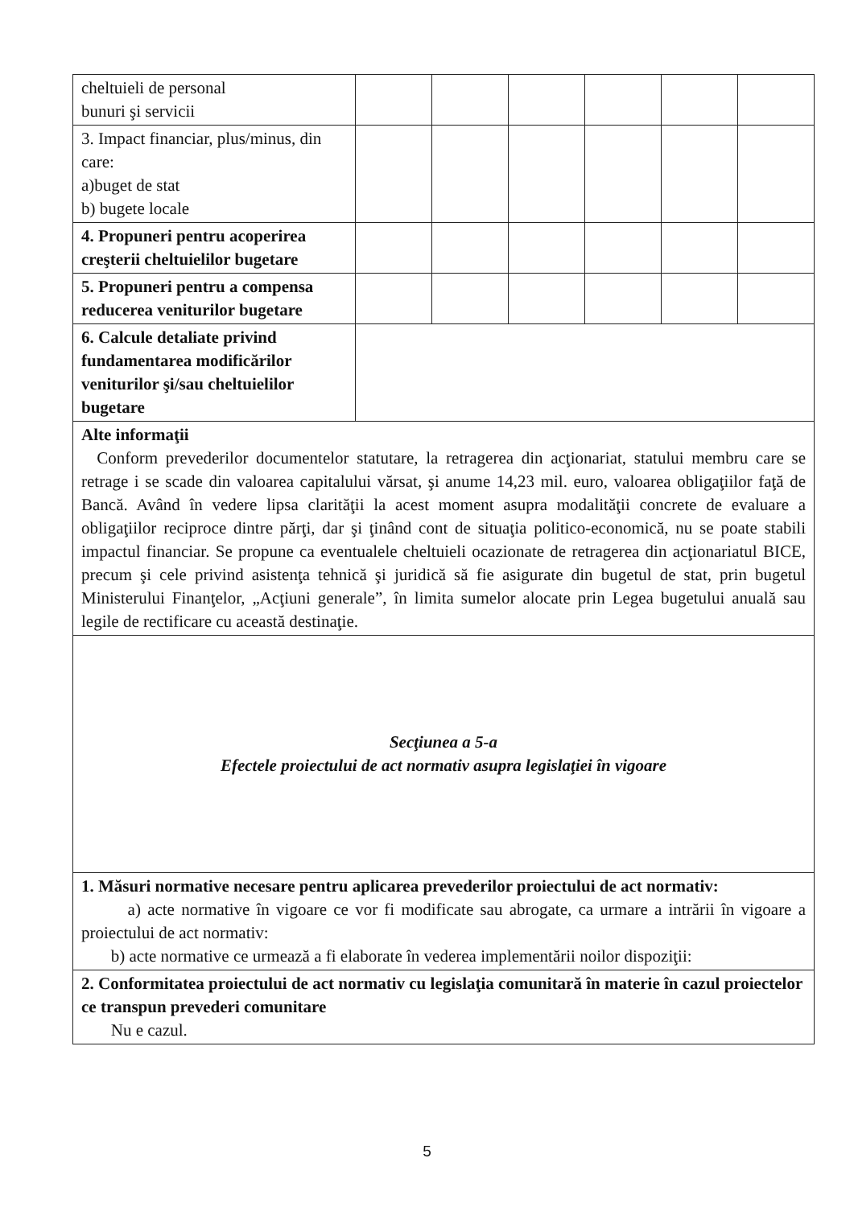| cheltuieli de personal bunuri şi servicii | | | | | | |
| 3. Impact financiar, plus/minus, din care: a)buget de stat b) bugete locale | | | | | | |
| 4. Propuneri pentru acoperirea creşterii cheltuielilor bugetare | | | | | | |
| 5. Propuneri pentru a compensa reducerea veniturilor bugetare | | | | | | |
| 6. Calcule detaliate privind fundamentarea modificărilor veniturilor şi/sau cheltuielilor bugetare | | | | | | |
| Alte informaţii Conform prevederilor documentelor statutare, la retragerea din acţionariat, statului membru care se retrage i se scade din valoarea capitalului vărsat, şi anume 14,23 mil. euro, valoarea obligaţiilor faţă de Bancă. Având în vedere lipsa clarităţii la acest moment asupra modalităţii concrete de evaluare a obligaţiilor reciproce dintre părţi, dar şi ţinând cont de situaţia politico-economică, nu se poate stabili impactul financiar. Se propune ca eventualele cheltuieli ocazionate de retragerea din acţionariatul BICE, precum şi cele privind asistenţa tehnică şi juridică să fie asigurate din bugetul de stat, prin bugetul Ministerului Finanţelor, „Acţiuni generale”, în limita sumelor alocate prin Legea bugetului anuală sau legile de rectificare cu această destinaţie. | | | | | | |
| Secţiunea a 5-a Efectele proiectului de act normativ asupra legislaţiei în vigoare | | | | | | |
| 1. Măsuri normative necesare pentru aplicarea prevederilor proiectului de act normativ: a) acte normative în vigoare ce vor fi modificate sau abrogate, ca urmare a intrării în vigoare a proiectului de act normativ: b) acte normative ce urmează a fi elaborate în vederea implementării noilor dispoziţii: | | | | | | |
| 2. Conformitatea proiectului de act normativ cu legislaţia comunitară în materie în cazul proiectelor ce transpun prevederi comunitare Nu e cazul. | | | | | | |
5